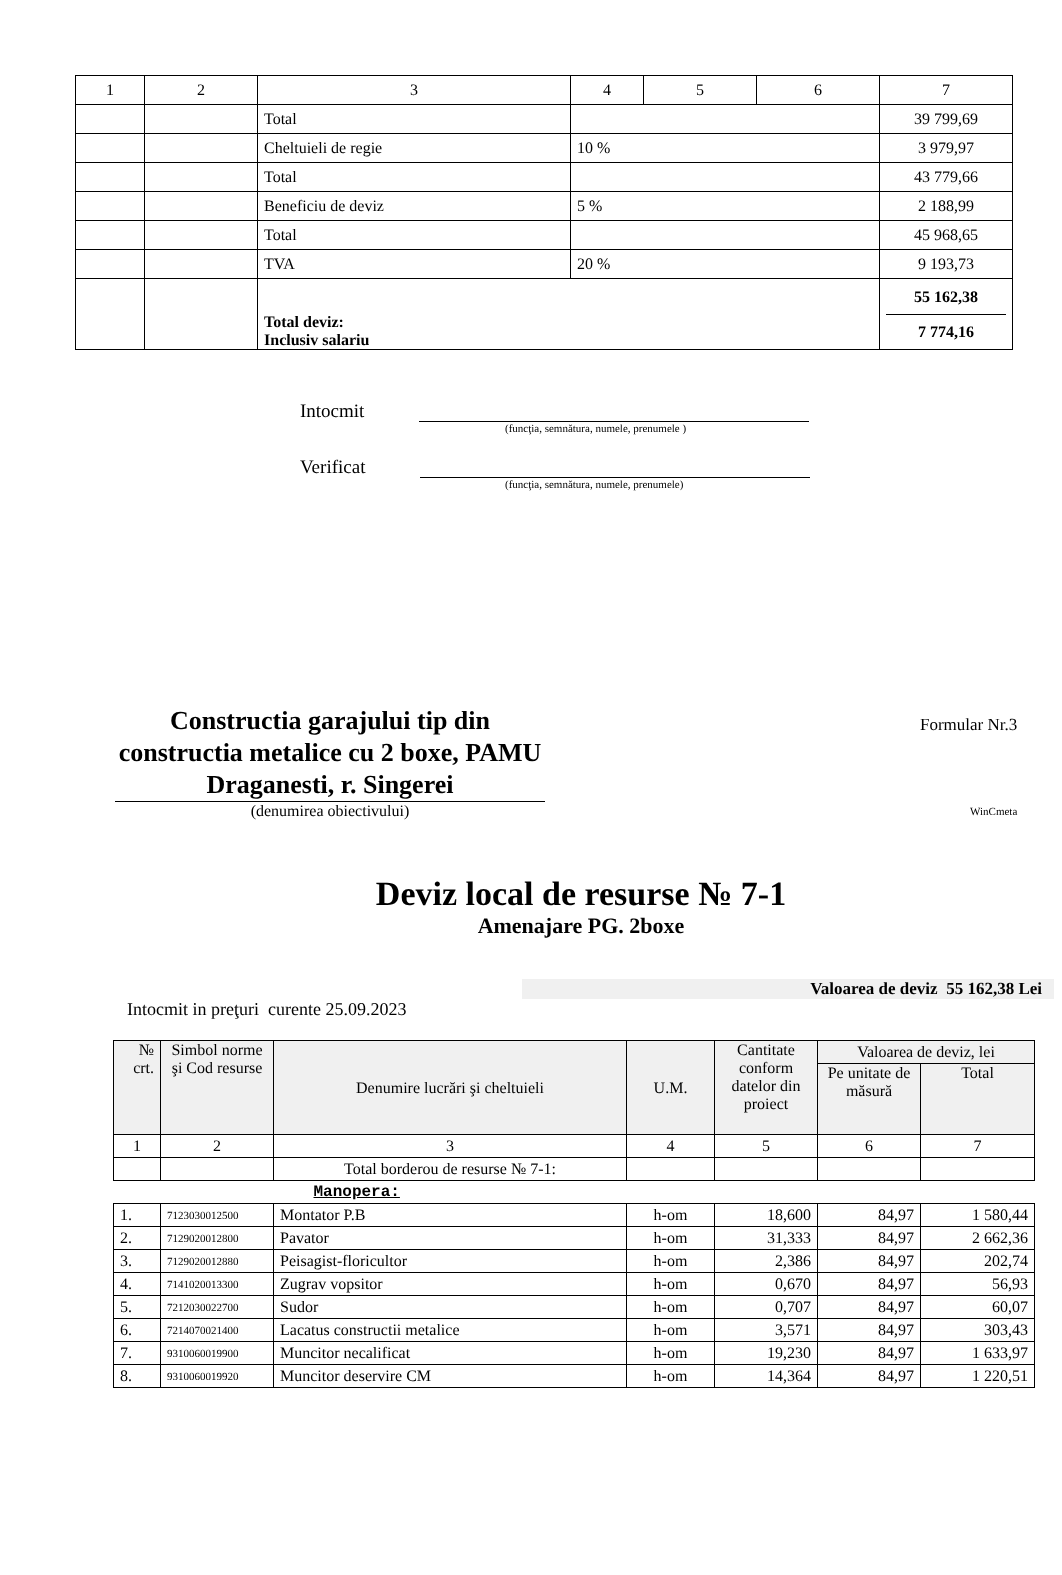| 1 | 2 | 3 | 4 | 5 | 6 | 7 |
| | | Total | | | | 39 799,69 |
| | | Cheltuieli de regie | 10 % | | | 3 979,97 |
| | | Total | | | | 43 779,66 |
| | | Beneficiu de deviz | 5 % | | | 2 188,99 |
| | | Total | | | | 45 968,65 |
| | | TVA | 20 % | | | 9 193,73 |
| | | Total deviz: Inclusiv salariu | | | | 55 162,38 7 774,16 |
Intocmit
(funcţia, semnătura, numele, prenumele )
Verificat
(funcţia, semnătura, numele, prenumele)
Constructia garajului tip din constructia metalice cu 2 boxe, PAMU Draganesti, r. Singerei
(denumirea obiectivului)
Formular Nr.3
WinCmeta
Deviz local de resurse № 7-1
Amenajare PG. 2boxe
Valoarea de deviz 55 162,38 Lei
Intocmit in preţuri curente 25.09.2023
| № crt. | Simbol norme şi Cod resurse | Denumire lucrări şi cheltuieli | U.M. | Cantitate conform datelor din proiect | Valoarea de deviz, lei | |
| | | | | | Pe unitate de măsură | Total |
| 1 | 2 | 3 | 4 | 5 | 6 | 7 |
| | | Total borderou de resurse № 7-1: | | | | |
| Manopera: | | | | | | |
| 1. | 7123030012500 | Montator P.B | h-om | 18,600 | 84,97 | 1 580,44 |
| 2. | 7129020012800 | Pavator | h-om | 31,333 | 84,97 | 2 662,36 |
| 3. | 7129020012880 | Peisagist-floricultor | h-om | 2,386 | 84,97 | 202,74 |
| 4. | 7141020013300 | Zugrav vopsitor | h-om | 0,670 | 84,97 | 56,93 |
| 5. | 7212030022700 | Sudor | h-om | 0,707 | 84,97 | 60,07 |
| 6. | 7214070021400 | Lacatus constructii metalice | h-om | 3,571 | 84,97 | 303,43 |
| 7. | 9310060019900 | Muncitor necalificat | h-om | 19,230 | 84,97 | 1 633,97 |
| 8. | 9310060019920 | Muncitor deservire CM | h-om | 14,364 | 84,97 | 1 220,51 |